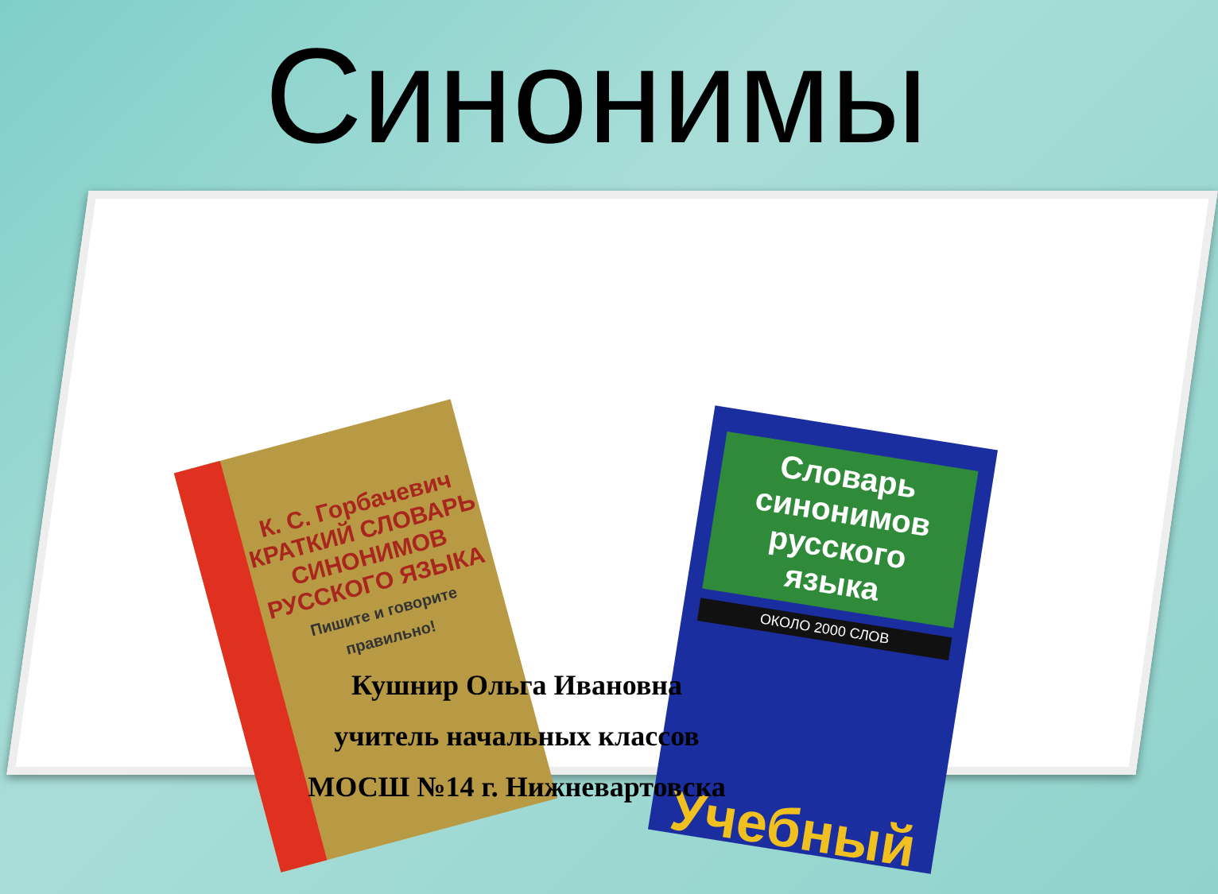Синонимы
К. С. Горбачевич
КРАТКИЙ СЛОВАРЬ СИНОНИМОВ РУССКОГО ЯЗЫКА
Пишите и говорите правильно!
Словарь синонимов русского языка
ОКОЛО 2000 СЛОВ
Учебный
Кушнир Ольга Ивановна
учитель начальных классов
МОСШ №14 г. Нижневартовска